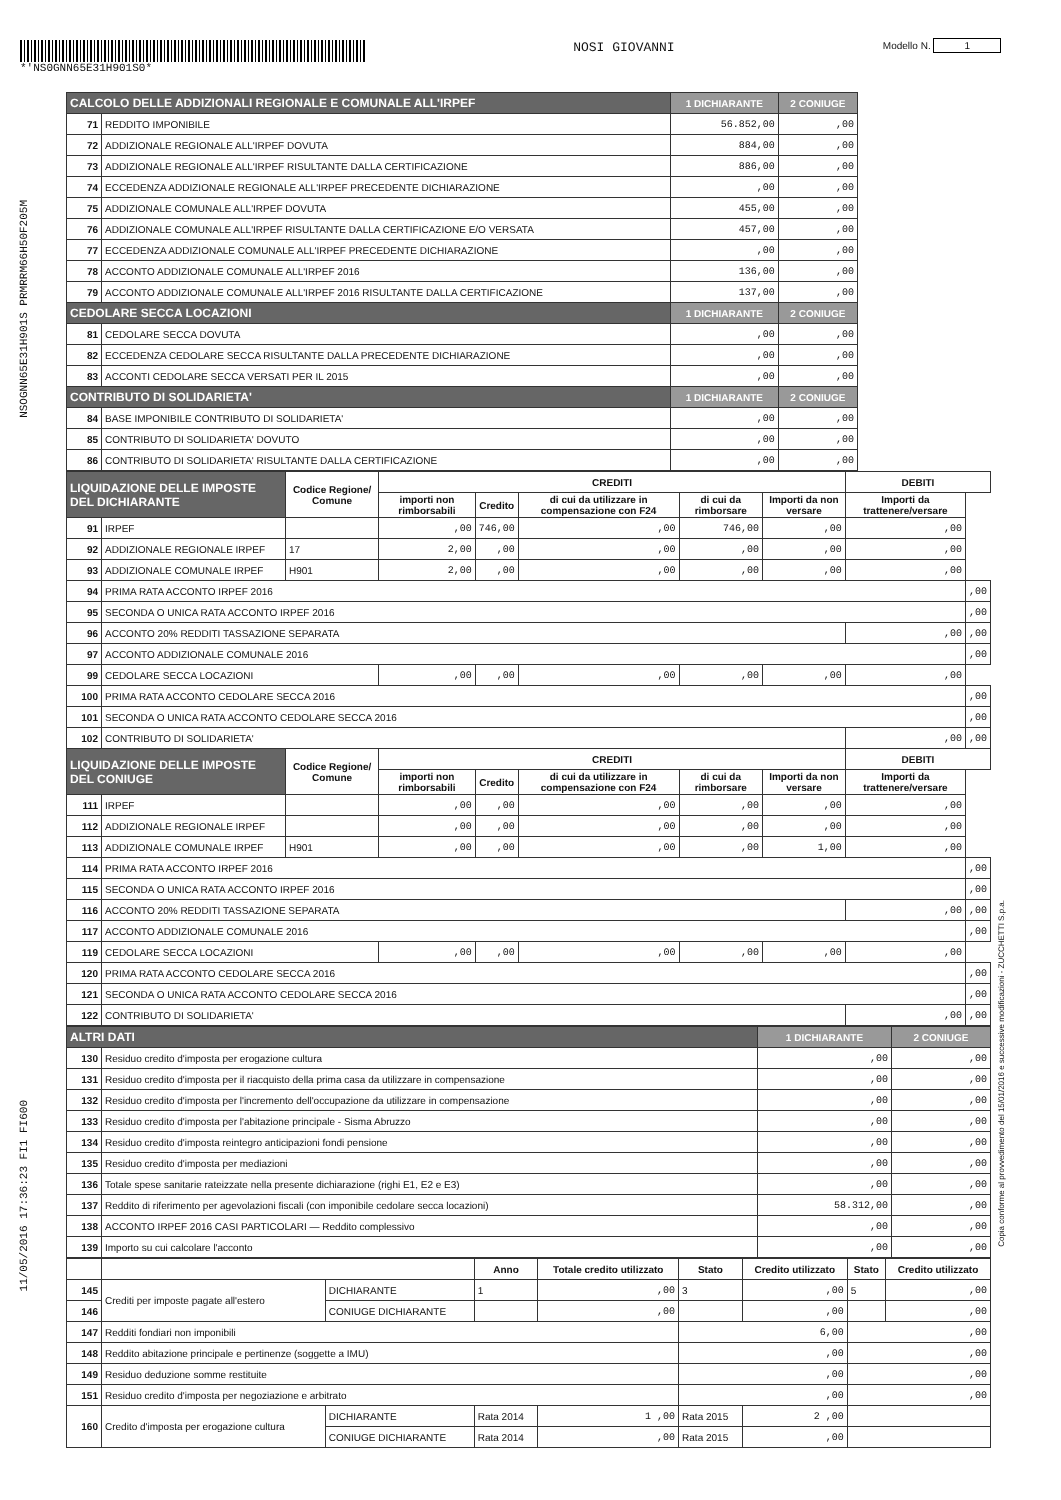*'NS0GNN65E31H901S0*
NOSI GIOVANNI
Modello N. 1
NSOGNN65E31H901S PRMRRM66H50F205M
11/05/2016 17:36:23 FI1 FI600
Copia conforme al provvedimento del 15/01/2016 e successive modificazioni - ZUCCHETTI S.p.a.
| CALCOLO DELLE ADDIZIONALI REGIONALE E COMUNALE ALL'IRPEF | | 1 DICHIARANTE | 2 CONIUGE |
| --- | --- | --- | --- |
| 71 | REDDITO IMPONIBILE | 56.852,00 | ,00 |
| 72 | ADDIZIONALE REGIONALE ALL'IRPEF DOVUTA | 884,00 | ,00 |
| 73 | ADDIZIONALE REGIONALE ALL'IRPEF RISULTANTE DALLA CERTIFICAZIONE | 886,00 | ,00 |
| 74 | ECCEDENZA ADDIZIONALE REGIONALE ALL'IRPEF PRECEDENTE DICHIARAZIONE | ,00 | ,00 |
| 75 | ADDIZIONALE COMUNALE ALL'IRPEF DOVUTA | 455,00 | ,00 |
| 76 | ADDIZIONALE COMUNALE ALL'IRPEF RISULTANTE DALLA CERTIFICAZIONE E/O VERSATA | 457,00 | ,00 |
| 77 | ECCEDENZA ADDIZIONALE COMUNALE ALL'IRPEF PRECEDENTE DICHIARAZIONE | ,00 | ,00 |
| 78 | ACCONTO ADDIZIONALE COMUNALE ALL'IRPEF 2016 | 136,00 | ,00 |
| 79 | ACCONTO ADDIZIONALE COMUNALE ALL'IRPEF 2016 RISULTANTE DALLA CERTIFICAZIONE | 137,00 | ,00 |
| CEDOLARE SECCA LOCAZIONI | | 1 DICHIARANTE | 2 CONIUGE |
| 81 | CEDOLARE SECCA DOVUTA | ,00 | ,00 |
| 82 | ECCEDENZA CEDOLARE SECCA RISULTANTE DALLA PRECEDENTE DICHIARAZIONE | ,00 | ,00 |
| 83 | ACCONTI CEDOLARE SECCA VERSATI PER IL 2015 | ,00 | ,00 |
| CONTRIBUTO DI SOLIDARIETA' | | 1 DICHIARANTE | 2 CONIUGE |
| 84 | BASE IMPONIBILE CONTRIBUTO DI SOLIDARIETA' | ,00 | ,00 |
| 85 | CONTRIBUTO DI SOLIDARIETA' DOVUTO | ,00 | ,00 |
| 86 | CONTRIBUTO DI SOLIDARIETA' RISULTANTE DALLA CERTIFICAZIONE | ,00 | ,00 |
| LIQUIDAZIONE DELLE IMPOSTE DEL DICHIARANTE | | Codice Regione/ Comune | CREDITI | | | | | DEBITI | |
| --- | --- | --- | --- | --- | --- | --- | --- | --- | --- |
| | | | importi non rimborsabili | Credito | di cui da utilizzare in compensazione con F24 | di cui da rimborsare | Importi da non versare | Importi da trattenere/versare | |
| 91 | IRPEF | | ,00 | 746,00 | ,00 | 746,00 | ,00 | ,00 | |
| 92 | ADDIZIONALE REGIONALE IRPEF | 17 | 2,00 | ,00 | ,00 | ,00 | ,00 | ,00 | |
| 93 | ADDIZIONALE COMUNALE IRPEF | H901 | 2,00 | ,00 | ,00 | ,00 | ,00 | ,00 | |
| 94 | PRIMA RATA ACCONTO IRPEF 2016 | | | | | | | | ,00 |
| 95 | SECONDA O UNICA RATA ACCONTO IRPEF 2016 | | | | | | | | ,00 |
| 96 | ACCONTO 20% REDDITI TASSAZIONE SEPARATA | | | | | | | ,00 | ,00 |
| 97 | ACCONTO ADDIZIONALE COMUNALE 2016 | | | | | | | | ,00 |
| 99 | CEDOLARE SECCA LOCAZIONI | | ,00 | ,00 | ,00 | ,00 | ,00 | ,00 | |
| 100 | PRIMA RATA ACCONTO CEDOLARE SECCA 2016 | | | | | | | | ,00 |
| 101 | SECONDA O UNICA RATA ACCONTO CEDOLARE SECCA 2016 | | | | | | | | ,00 |
| 102 | CONTRIBUTO DI SOLIDARIETA' | | | | | | | ,00 | ,00 |
| LIQUIDAZIONE DELLE IMPOSTE DEL CONIUGE | | Codice Regione/ Comune | CREDITI | | | | | DEBITI | |
| | | | importi non rimborsabili | Credito | di cui da utilizzare in compensazione con F24 | di cui da rimborsare | Importi da non versare | Importi da trattenere/versare | |
| 111 | IRPEF | | ,00 | ,00 | ,00 | ,00 | ,00 | ,00 | |
| 112 | ADDIZIONALE REGIONALE IRPEF | | ,00 | ,00 | ,00 | ,00 | ,00 | ,00 | |
| 113 | ADDIZIONALE COMUNALE IRPEF | H901 | ,00 | ,00 | ,00 | ,00 | 1,00 | ,00 | |
| 114 | PRIMA RATA ACCONTO IRPEF 2016 | | | | | | | | ,00 |
| 115 | SECONDA O UNICA RATA ACCONTO IRPEF 2016 | | | | | | | | ,00 |
| 116 | ACCONTO 20% REDDITI TASSAZIONE SEPARATA | | | | | | | ,00 | ,00 |
| 117 | ACCONTO ADDIZIONALE COMUNALE 2016 | | | | | | | | ,00 |
| 119 | CEDOLARE SECCA LOCAZIONI | | ,00 | ,00 | ,00 | ,00 | ,00 | ,00 | |
| 120 | PRIMA RATA ACCONTO CEDOLARE SECCA 2016 | | | | | | | | ,00 |
| 121 | SECONDA O UNICA RATA ACCONTO CEDOLARE SECCA 2016 | | | | | | | | ,00 |
| 122 | CONTRIBUTO DI SOLIDARIETA' | | | | | | | ,00 | ,00 |
| ALTRI DATI | | 1 DICHIARANTE | 2 CONIUGE |
| --- | --- | --- | --- |
| 130 | Residuo credito d'imposta per erogazione cultura | ,00 | ,00 |
| 131 | Residuo credito d'imposta per il riacquisto della prima casa da utilizzare in compensazione | ,00 | ,00 |
| 132 | Residuo credito d'imposta per l'incremento dell'occupazione da utilizzare in compensazione | ,00 | ,00 |
| 133 | Residuo credito d'imposta per l'abitazione principale - Sisma Abruzzo | ,00 | ,00 |
| 134 | Residuo credito d'imposta reintegro anticipazioni fondi pensione | ,00 | ,00 |
| 135 | Residuo credito d'imposta per mediazioni | ,00 | ,00 |
| 136 | Totale spese sanitarie rateizzate nella presente dichiarazione (righi E1, E2 e E3) | ,00 | ,00 |
| 137 | Reddito di riferimento per agevolazioni fiscali (con imponibile cedolare secca locazioni) | 58.312,00 | ,00 |
| 138 | ACCONTO IRPEF 2016 CASI PARTICOLARI — Reddito complessivo | ,00 | ,00 |
| 139 | Importo su cui calcolare l'acconto | ,00 | ,00 |
| | | | Anno | Totale credito utilizzato | Stato | Credito utilizzato | Stato | Credito utilizzato |
| 145 | Crediti per imposte pagate all'estero | DICHIARANTE | 1 | ,00 | 3 | ,00 | 5 | ,00 |
| 146 | | CONIUGE DICHIARANTE | | ,00 | | ,00 | | ,00 |
| 147 | Redditi fondiari non imponibili | | | | 6,00 | | ,00 | |
| 148 | Reddito abitazione principale e pertinenze (soggette a IMU) | | | | ,00 | | ,00 | |
| 149 | Residuo deduzione somme restituite | | | | ,00 | | ,00 | |
| 151 | Residuo credito d'imposta per negoziazione e arbitrato | | | | ,00 | | ,00 | |
| 160 | Credito d'imposta per erogazione cultura | DICHIARANTE | Rata 2014 | 1 ,00 | Rata 2015 | 2 ,00 | | |
| | | CONIUGE DICHIARANTE | Rata 2014 | ,00 | Rata 2015 | ,00 | | |